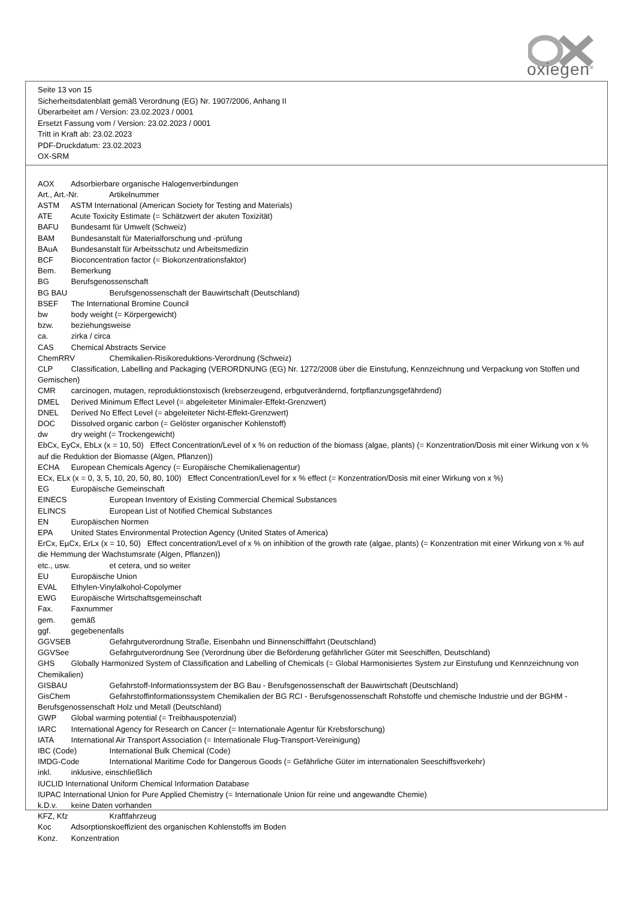oxiegen<sup>®</sup>
Seite 13 von 15
Sicherheitsdatenblatt gemäß Verordnung (EG) Nr. 1907/2006, Anhang II
Überarbeitet am / Version: 23.02.2023 / 0001
Ersetzt Fassung vom / Version: 23.02.2023 / 0001
Tritt in Kraft ab: 23.02.2023
PDF-Druckdatum: 23.02.2023
OX-SRM
AOX Adsorbierbare organische Halogenverbindungen
Art., Art.-Nr. Artikelnummer
ASTM ASTM International (American Society for Testing and Materials)
ATE Acute Toxicity Estimate (= Schätzwert der akuten Toxizität)
BAFU Bundesamt für Umwelt (Schweiz)
BAM Bundesanstalt für Materialforschung und -prüfung
BAuA Bundesanstalt für Arbeitsschutz und Arbeitsmedizin
BCF Bioconcentration factor (= Biokonzentrationsfaktor)
Bem. Bemerkung
BG Berufsgenossenschaft
BG BAU Berufsgenossenschaft der Bauwirtschaft (Deutschland)
BSEF The International Bromine Council
bw body weight (= Körpergewicht)
bzw. beziehungsweise
ca. zirka / circa
CAS Chemical Abstracts Service
ChemRRV Chemikalien-Risikoreduktions-Verordnung (Schweiz)
CLP Classification, Labelling and Packaging (VERORDNUNG (EG) Nr. 1272/2008 über die Einstufung, Kennzeichnung und Verpackung von Stoffen und Gemischen)
CMR carcinogen, mutagen, reproduktionstoxisch (krebserzeugend, erbgutverändernd, fortpflanzungsgefährdend)
DMEL Derived Minimum Effect Level (= abgeleiteter Minimaler-Effekt-Grenzwert)
DNEL Derived No Effect Level (= abgeleiteter Nicht-Effekt-Grenzwert)
DOC Dissolved organic carbon (= Gelöster organischer Kohlenstoff)
dw dry weight (= Trockengewicht)
EbCx, EyCx, EbLx (x = 10, 50) Effect Concentration/Level of x % on reduction of the biomass (algae, plants) (= Konzentration/Dosis mit einer Wirkung von x % auf die Reduktion der Biomasse (Algen, Pflanzen))
ECHA European Chemicals Agency (= Europäische Chemikalienagentur)
ECx, ELx (x = 0, 3, 5, 10, 20, 50, 80, 100) Effect Concentration/Level for x % effect (= Konzentration/Dosis mit einer Wirkung von x %)
EG Europäische Gemeinschaft
EINECS European Inventory of Existing Commercial Chemical Substances
ELINCS European List of Notified Chemical Substances
EN Europäischen Normen
EPA United States Environmental Protection Agency (United States of America)
ErCx, EµCx, ErLx (x = 10, 50) Effect concentration/Level of x % on inhibition of the growth rate (algae, plants) (= Konzentration mit einer Wirkung von x % auf die Hemmung der Wachstumsrate (Algen, Pflanzen))
etc., usw. et cetera, und so weiter
EU Europäische Union
EVAL Ethylen-Vinylalkohol-Copolymer
EWG Europäische Wirtschaftsgemeinschaft
Fax. Faxnummer
gem. gemäß
ggf. gegebenenfalls
GGVSEB Gefahrgutverordnung Straße, Eisenbahn und Binnenschifffahrt (Deutschland)
GGVSee Gefahrgutverordnung See (Verordnung über die Beförderung gefährlicher Güter mit Seeschiffen, Deutschland)
GHS Globally Harmonized System of Classification and Labelling of Chemicals (= Global Harmonisiertes System zur Einstufung und Kennzeichnung von Chemikalien)
GISBAU Gefahrstoff-Informationssystem der BG Bau - Berufsgenossenschaft der Bauwirtschaft (Deutschland)
GisChem Gefahrstoffinformationssystem Chemikalien der BG RCI - Berufsgenossenschaft Rohstoffe und chemische Industrie und der BGHM - Berufsgenossenschaft Holz und Metall (Deutschland)
GWP Global warming potential (= Treibhauspotenzial)
IARC International Agency for Research on Cancer (= Internationale Agentur für Krebsforschung)
IATA International Air Transport Association (= Internationale Flug-Transport-Vereinigung)
IBC (Code) International Bulk Chemical (Code)
IMDG-Code International Maritime Code for Dangerous Goods (= Gefährliche Güter im internationalen Seeschiffsverkehr)
inkl. inklusive, einschließlich
IUCLID International Uniform Chemical Information Database
IUPAC International Union for Pure Applied Chemistry (= Internationale Union für reine und angewandte Chemie)
k.D.v. keine Daten vorhanden
KFZ, Kfz Kraftfahrzeug
Koc Adsorptionskoeffizient des organischen Kohlenstoffs im Boden
Konz. Konzentration